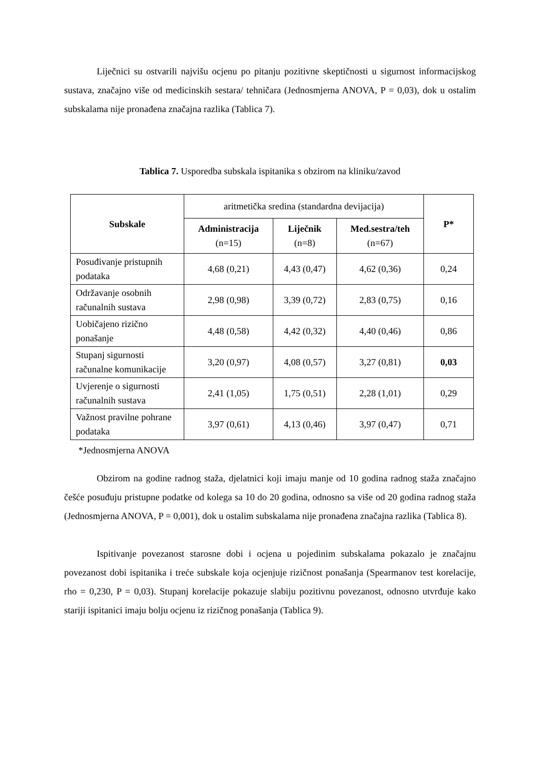Liječnici su ostvarili najvišu ocjenu po pitanju pozitivne skeptičnosti u sigurnost informacijskog sustava, značajno više od medicinskih sestara/ tehničara (Jednosmjerna ANOVA, P = 0,03), dok u ostalim subskalama nije pronađena značajna razlika (Tablica 7).
Tablica 7. Usporedba subskala ispitanika s obzirom na kliniku/zavod
| Subskale | aritmetička sredina (standardna devijacija) | | | P* |
| --- | --- | --- | --- | --- |
| | Administracija (n=15) | Liječnik (n=8) | Med.sestra/teh (n=67) | |
| Posuđivanje pristupnih podataka | 4,68 (0,21) | 4,43 (0,47) | 4,62 (0,36) | 0,24 |
| Održavanje osobnih računalnih sustava | 2,98 (0,98) | 3,39 (0,72) | 2,83 (0,75) | 0,16 |
| Uobičajeno rizično ponašanje | 4,48 (0,58) | 4,42 (0,32) | 4,40 (0,46) | 0,86 |
| Stupanj sigurnosti računalne komunikacije | 3,20 (0,97) | 4,08 (0,57) | 3,27 (0,81) | 0,03 |
| Uvjerenje o sigurnosti računalnih sustava | 2,41 (1,05) | 1,75 (0,51) | 2,28 (1,01) | 0,29 |
| Važnost pravilne pohrane podataka | 3,97 (0,61) | 4,13 (0,46) | 3,97 (0,47) | 0,71 |
*Jednosmjerna ANOVA
Obzirom na godine radnog staža, djelatnici koji imaju manje od 10 godina radnog staža značajno češće posuđuju pristupne podatke od kolega sa 10 do 20 godina, odnosno sa više od 20 godina radnog staža (Jednosmjerna ANOVA, P = 0,001), dok u ostalim subskalama nije pronađena značajna razlika (Tablica 8).
Ispitivanje povezanost starosne dobi i ocjena u pojedinim subskalama pokazalo je značajnu povezanost dobi ispitanika i treće subskale koja ocjenjuje rizičnost ponašanja (Spearmanov test korelacije, rho = 0,230, P = 0,03). Stupanj korelacije pokazuje slabiju pozitivnu povezanost, odnosno utvrđuje kako stariji ispitanici imaju bolju ocjenu iz rizičnog ponašanja (Tablica 9).